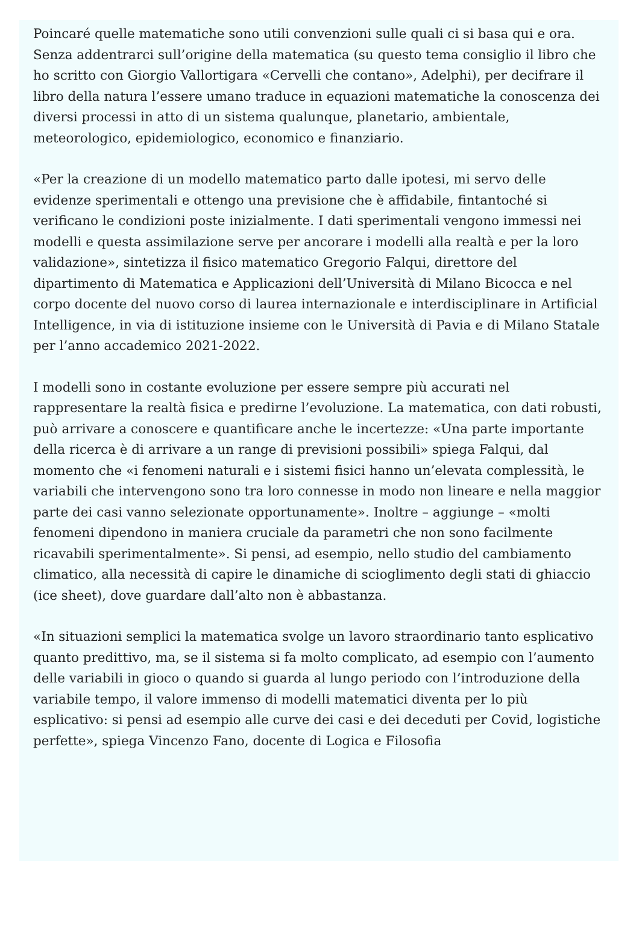Poincaré quelle matematiche sono utili convenzioni sulle quali ci si basa qui e ora. Senza addentrarci sull’origine della matematica (su questo tema consiglio il libro che ho scritto con Giorgio Vallortigara «Cervelli che contano», Adelphi), per decifrare il libro della natura l’essere umano traduce in equazioni matematiche la conoscenza dei diversi processi in atto di un sistema qualunque, planetario, ambientale, meteorologico, epidemiologico, economico e finanziario.
«Per la creazione di un modello matematico parto dalle ipotesi, mi servo delle evidenze sperimentali e ottengo una previsione che è affidabile, fintantoché si verificano le condizioni poste inizialmente. I dati sperimentali vengono immessi nei modelli e questa assimilazione serve per ancorare i modelli alla realtà e per la loro validazione», sintetizza il fisico matematico Gregorio Falqui, direttore del dipartimento di Matematica e Applicazioni dell’Università di Milano Bicocca e nel corpo docente del nuovo corso di laurea internazionale e interdisciplinare in Artificial Intelligence, in via di istituzione insieme con le Università di Pavia e di Milano Statale per l’anno accademico 2021-2022.
I modelli sono in costante evoluzione per essere sempre più accurati nel rappresentare la realtà fisica e predirne l’evoluzione. La matematica, con dati robusti, può arrivare a conoscere e quantificare anche le incertezze: «Una parte importante della ricerca è di arrivare a un range di previsioni possibili» spiega Falqui, dal momento che «i fenomeni naturali e i sistemi fisici hanno un’elevata complessità, le variabili che intervengono sono tra loro connesse in modo non lineare e nella maggior parte dei casi vanno selezionate opportunamente». Inoltre – aggiunge – «molti fenomeni dipendono in maniera cruciale da parametri che non sono facilmente ricavabili sperimentalmente». Si pensi, ad esempio, nello studio del cambiamento climatico, alla necessità di capire le dinamiche di scioglimento degli stati di ghiaccio (ice sheet), dove guardare dall’alto non è abbastanza.
«In situazioni semplici la matematica svolge un lavoro straordinario tanto esplicativo quanto predittivo, ma, se il sistema si fa molto complicato, ad esempio con l’aumento delle variabili in gioco o quando si guarda al lungo periodo con l’introduzione della variabile tempo, il valore immenso di modelli matematici diventa per lo più esplicativo: si pensi ad esempio alle curve dei casi e dei deceduti per Covid, logistiche perfette», spiega Vincenzo Fano, docente di Logica e Filosofia